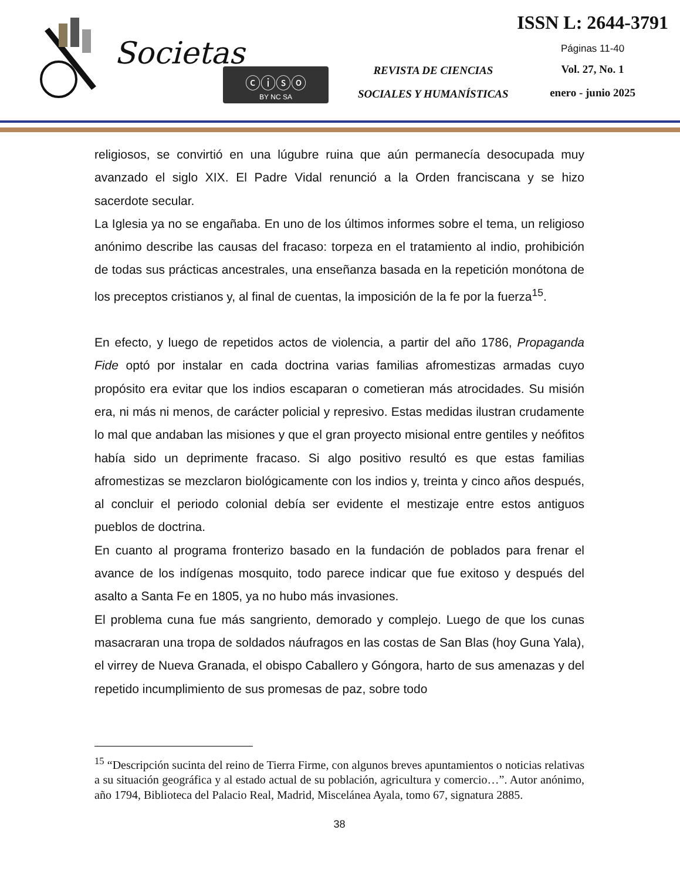Societas
ⓒⓘⓢⓞ
BY NC SA
REVISTA DE CIENCIAS
SOCIALES Y HUMANÍSTICAS
ISSN L: 2644-3791
Páginas 11-40
Vol. 27, No. 1
enero - junio 2025
religiosos, se convirtió en una lúgubre ruina que aún permanecía desocupada muy avanzado el siglo XIX. El Padre Vidal renunció a la Orden franciscana y se hizo sacerdote secular.
La Iglesia ya no se engañaba. En uno de los últimos informes sobre el tema, un religioso anónimo describe las causas del fracaso: torpeza en el tratamiento al indio, prohibición de todas sus prácticas ancestrales, una enseñanza basada en la repetición monótona de los preceptos cristianos y, al final de cuentas, la imposición de la fe por la fuerza<sup>15</sup>.
En efecto, y luego de repetidos actos de violencia, a partir del año 1786, Propaganda Fide optó por instalar en cada doctrina varias familias afromestizas armadas cuyo propósito era evitar que los indios escaparan o cometieran más atrocidades. Su misión era, ni más ni menos, de carácter policial y represivo. Estas medidas ilustran crudamente lo mal que andaban las misiones y que el gran proyecto misional entre gentiles y neófitos había sido un deprimente fracaso. Si algo positivo resultó es que estas familias afromestizas se mezclaron biológicamente con los indios y, treinta y cinco años después, al concluir el periodo colonial debía ser evidente el mestizaje entre estos antiguos pueblos de doctrina.
En cuanto al programa fronterizo basado en la fundación de poblados para frenar el avance de los indígenas mosquito, todo parece indicar que fue exitoso y después del asalto a Santa Fe en 1805, ya no hubo más invasiones.
El problema cuna fue más sangriento, demorado y complejo. Luego de que los cunas masacraran una tropa de soldados náufragos en las costas de San Blas (hoy Guna Yala), el virrey de Nueva Granada, el obispo Caballero y Góngora, harto de sus amenazas y del repetido incumplimiento de sus promesas de paz, sobre todo
<sup>15</sup> “Descripción sucinta del reino de Tierra Firme, con algunos breves apuntamientos o noticias relativas a su situación geográfica y al estado actual de su población, agricultura y comercio…”. Autor anónimo, año 1794, Biblioteca del Palacio Real, Madrid, Miscelánea Ayala, tomo 67, signatura 2885.
38